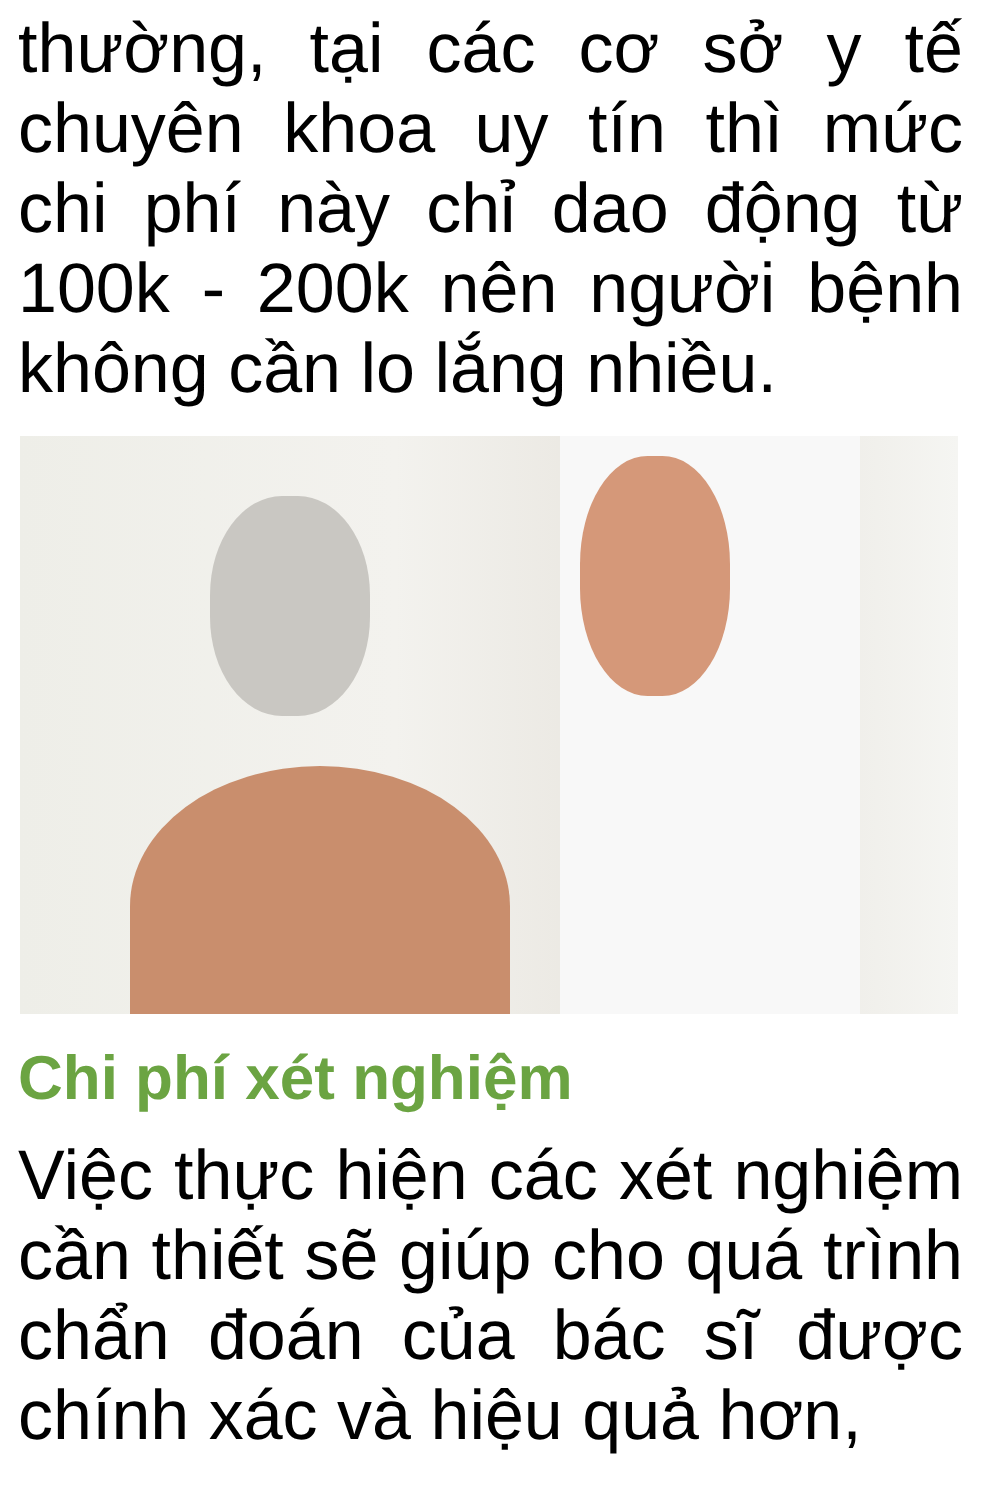thường, tại các cơ sở y tế chuyên khoa uy tín thì mức chi phí này chỉ dao động từ 100k - 200k nên người bệnh không cần lo lắng nhiều.
Chi phí xét nghiệm
Việc thực hiện các xét nghiệm cần thiết sẽ giúp cho quá trình chẩn đoán của bác sĩ được chính xác và hiệu quả hơn,